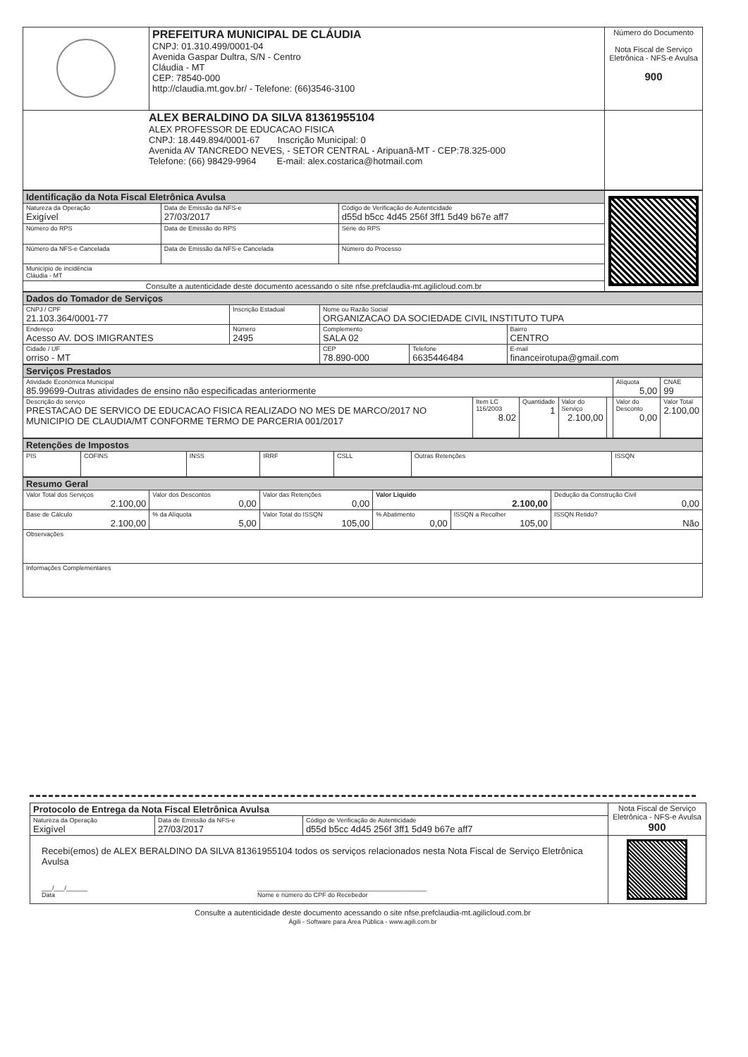| | PREFEITURA MUNICIPAL DE CLÁUDIA CNPJ: 01.310.499/0001-04 Avenida Gaspar Dultra, S/N - Centro Cláudia - MT CEP: 78540-000 http://claudia.mt.gov.br/ - Telefone: (66)3546-3100 | Número do Documento Nota Fiscal de Serviço Eletrônica - NFS-e Avulsa 900 |
| ALEX BERALDINO DA SILVA 81361955104 ALEX PROFESSOR DE EDUCACAO FISICA CNPJ: 18.449.894/0001-67 Inscrição Municipal: 0 Avenida AV TANCREDO NEVES, - SETOR CENTRAL - Aripuanã-MT - CEP:78.325-000 Telefone: (66) 98429-9964 E-mail: alex.costarica@hotmail.com | | |
| Identificação da Nota Fiscal Eletrônica Avulsa | | | |
| Natureza da Operação Exigível | Data de Emissão da NFS-e 27/03/2017 | Código de Verificação de Autenticidade d55d b5cc 4d45 256f 3ff1 5d49 b67e aff7 | |
| Número do RPS | Data de Emissão do RPS | Série do RPS | |
| Número da NFS-e Cancelada | Data de Emissão da NFS-e Cancelada | Número do Processo | |
| Município de incidência Cláudia - MT | | | |
| Consulte a autenticidade deste documento acessando o site nfse.prefclaudia-mt.agilicloud.com.br | | | |
| Dados do Tomador de Serviços | | | | | |
| CNPJ / CPF 21.103.364/0001-77 | Inscrição Estadual | | Nome ou Razão Social ORGANIZACAO DA SOCIEDADE CIVIL INSTITUTO TUPA | | |
| Endereço Acesso AV. DOS IMIGRANTES | | Número 2495 | Complemento SALA 02 | | Bairro CENTRO |
| Cidade / UF orriso - MT | | | CEP 78.890-000 | Telefone 6635446484 | E-mail financeirotupa@gmail.com |
| Serviços Prestados | | | | | | |
| Atividade Econômica Municipal 85.99699-Outras atividades de ensino não especificadas anteriormente | | | | | Alíquota 5,00 | CNAE 99 |
| Descrição do serviço PRESTACAO DE SERVICO DE EDUCACAO FISICA REALIZADO NO MES DE MARCO/2017 NO MUNICIPIO DE CLAUDIA/MT CONFORME TERMO DE PARCERIA 001/2017 | Item LC 116/2003 8.02 | Quantidade 1 | Valor do Serviço 2.100,00 | | Valor do Desconto 0,00 | Valor Total 2.100,00 |
| Retenções de Impostos | | | | | | |
| PIS | COFINS | INSS | IRRF | CSLL | Outras Retenções | ISSQN |
| Resumo Geral | | | | | |
| Valor Total dos Serviços 2.100,00 | Valor dos Descontos 0,00 | Valor das Retenções 0,00 | Valor Liquido 2.100,00 | | Dedução da Construção Civil 0,00 |
| Base de Cálculo 2.100,00 | % da Alíquota 5,00 | Valor Total do ISSQN 105,00 | % Abatimento 0,00 | ISSQN a Recolher 105,00 | ISSQN Retido? Não |
| Observações | | | | | |
| Informações Complementares | | | | | |
| Protocolo de Entrega da Nota Fiscal Eletrônica Avulsa | | | Nota Fiscal de Serviço Eletrônica - NFS-e Avulsa 900 |
| Natureza da Operação Exigível | Data de Emissão da NFS-e 27/03/2017 | Código de Verificação de Autenticidade d55d b5cc 4d45 256f 3ff1 5d49 b67e aff7 | |
| Recebi(emos) de ALEX BERALDINO DA SILVA 81361955104 todos os serviços relacionados nesta Nota Fiscal de Serviço Eletrônica Avulsa ___/___/______ Data ________________________________________________ Nome e número do CPF do Recebedor | | | |
Consulte a autenticidade deste documento acessando o site nfse.prefclaudia-mt.agilicloud.com.br
Ágili - Software para Área Pública - www.agili.com.br